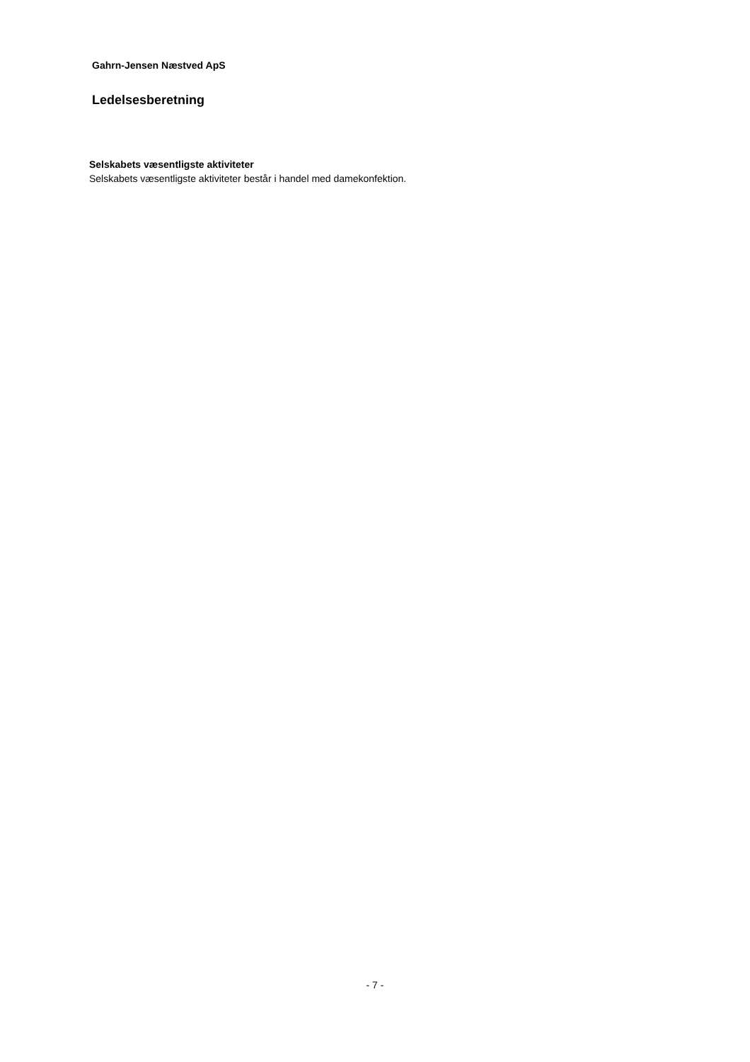Gahrn-Jensen Næstved ApS
Ledelsesberetning
Selskabets væsentligste aktiviteter
Selskabets væsentligste aktiviteter består i handel med damekonfektion.
- 7 -